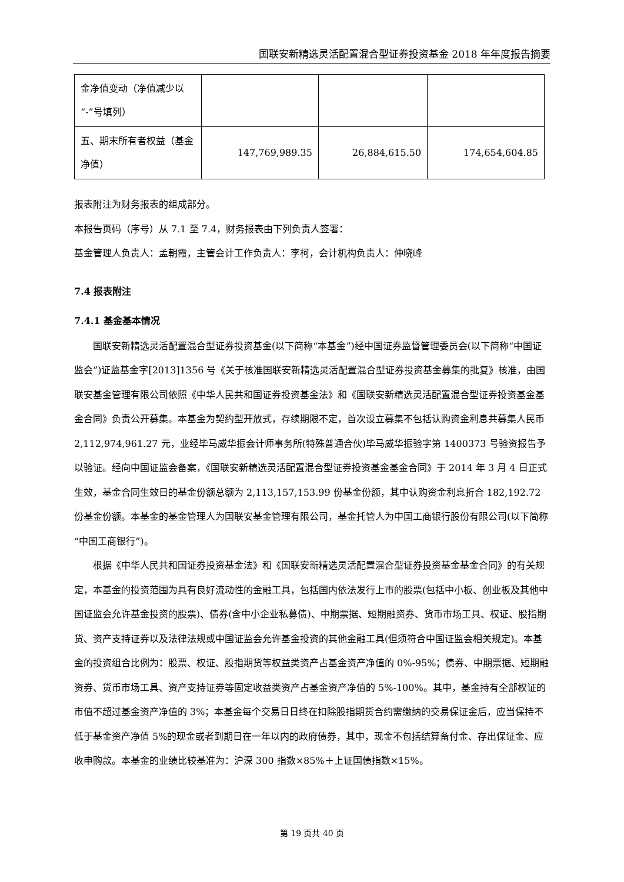国联安新精选灵活配置混合型证券投资基金 2018 年年度报告摘要
| 金净值变动（净值减少以“-”号填列） | | | |
| 五、期末所有者权益（基金净值） | 147,769,989.35 | 26,884,615.50 | 174,654,604.85 |
报表附注为财务报表的组成部分。
本报告页码（序号）从 7.1 至 7.4，财务报表由下列负责人签署：
基金管理人负责人：孟朝霞，主管会计工作负责人：李柯，会计机构负责人：仲晓峰
7.4 报表附注
7.4.1 基金基本情况
国联安新精选灵活配置混合型证券投资基金(以下简称“本基金”)经中国证券监督管理委员会(以下简称“中国证监会”)证监基金字[2013]1356 号《关于核准国联安新精选灵活配置混合型证券投资基金募集的批复》核准，由国联安基金管理有限公司依照《中华人民共和国证券投资基金法》和《国联安新精选灵活配置混合型证券投资基金基金合同》负责公开募集。本基金为契约型开放式，存续期限不定，首次设立募集不包括认购资金利息共募集人民币 2,112,974,961.27 元，业经毕马威华振会计师事务所(特殊普通合伙)毕马威华振验字第 1400373 号验资报告予以验证。经向中国证监会备案，《国联安新精选灵活配置混合型证券投资基金基金合同》于 2014 年 3 月 4 日正式生效，基金合同生效日的基金份额总额为 2,113,157,153.99 份基金份额，其中认购资金利息折合 182,192.72 份基金份额。本基金的基金管理人为国联安基金管理有限公司，基金托管人为中国工商银行股份有限公司(以下简称“中国工商银行”)。
根据《中华人民共和国证券投资基金法》和《国联安新精选灵活配置混合型证券投资基金基金合同》的有关规定，本基金的投资范围为具有良好流动性的金融工具，包括国内依法发行上市的股票(包括中小板、创业板及其他中国证监会允许基金投资的股票)、债券(含中小企业私募债)、中期票据、短期融资券、货币市场工具、权证、股指期货、资产支持证券以及法律法规或中国证监会允许基金投资的其他金融工具(但须符合中国证监会相关规定)。本基金的投资组合比例为：股票、权证、股指期货等权益类资产占基金资产净值的 0%-95%；债券、中期票据、短期融资券、货币市场工具、资产支持证券等固定收益类资产占基金资产净值的 5%-100%。其中，基金持有全部权证的市值不超过基金资产净值的 3%；本基金每个交易日日终在扣除股指期货合约需缴纳的交易保证金后，应当保持不低于基金资产净值 5%的现金或者到期日在一年以内的政府债券，其中，现金不包括结算备付金、存出保证金、应收申购款。本基金的业绩比较基准为：沪深 300 指数×85%＋上证国债指数×15%。
第 19 页共 40 页